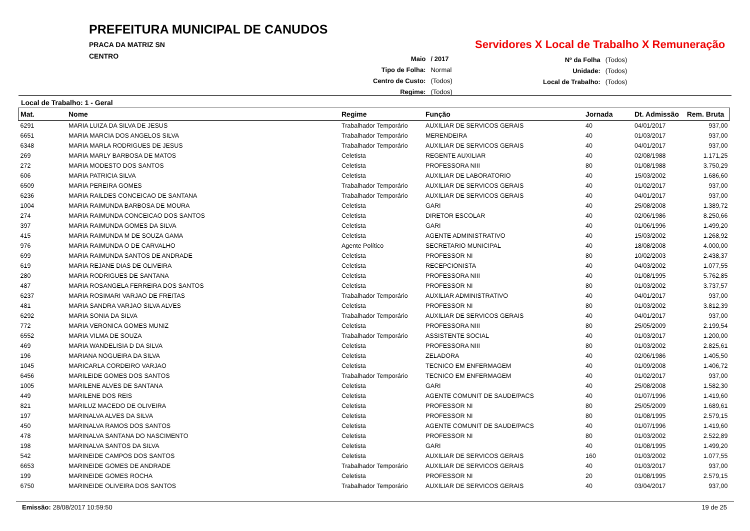PREFEITURA MUNICIPAL DE CANUDOS
PRACA DA MATRIZ SN
CENTRO
Servidores X Local de Trabalho X Remuneração
| Maio | / 2017 |
| Tipo de Folha: | Normal |
| Centro de Custo: | (Todos) |
| Regime: | (Todos) |
| Nº da Folha | (Todos) |
| Unidade: | (Todos) |
| Local de Trabalho: | (Todos) |
Local de Trabalho: 1 - Geral
| Mat. | Nome | Regime | Função | Jornada | Dt. Admissão | Rem. Bruta |
| --- | --- | --- | --- | --- | --- | --- |
| 6291 | MARIA LUIZA DA SILVA DE JESUS | Trabalhador Temporário | AUXILIAR DE SERVICOS GERAIS | 40 | 04/01/2017 | 937,00 |
| 6651 | MARIA MARCIA DOS ANGELOS SILVA | Trabalhador Temporário | MERENDEIRA | 40 | 01/03/2017 | 937,00 |
| 6348 | MARIA MARLA RODRIGUES DE JESUS | Trabalhador Temporário | AUXILIAR DE SERVICOS GERAIS | 40 | 04/01/2017 | 937,00 |
| 269 | MARIA MARLY BARBOSA DE MATOS | Celetista | REGENTE AUXILIAR | 40 | 02/08/1988 | 1.171,25 |
| 272 | MARIA MODESTO DOS SANTOS | Celetista | PROFESSORA NIII | 80 | 01/08/1988 | 3.750,29 |
| 606 | MARIA PATRICIA SILVA | Celetista | AUXILIAR DE LABORATORIO | 40 | 15/03/2002 | 1.686,60 |
| 6509 | MARIA PEREIRA GOMES | Trabalhador Temporário | AUXILIAR DE SERVICOS GERAIS | 40 | 01/02/2017 | 937,00 |
| 6236 | MARIA RAILDES CONCEICAO DE SANTANA | Trabalhador Temporário | AUXILIAR DE SERVICOS GERAIS | 40 | 04/01/2017 | 937,00 |
| 1004 | MARIA RAIMUNDA BARBOSA DE MOURA | Celetista | GARI | 40 | 25/08/2008 | 1.389,72 |
| 274 | MARIA RAIMUNDA CONCEICAO DOS SANTOS | Celetista | DIRETOR ESCOLAR | 40 | 02/06/1986 | 8.250,66 |
| 397 | MARIA RAIMUNDA GOMES DA SILVA | Celetista | GARI | 40 | 01/06/1996 | 1.499,20 |
| 415 | MARIA RAIMUNDA M DE SOUZA GAMA | Celetista | AGENTE ADMINISTRATIVO | 40 | 15/03/2002 | 1.268,92 |
| 976 | MARIA RAIMUNDA O DE CARVALHO | Agente Político | SECRETARIO MUNICIPAL | 40 | 18/08/2008 | 4.000,00 |
| 699 | MARIA RAIMUNDA SANTOS DE ANDRADE | Celetista | PROFESSOR NI | 80 | 10/02/2003 | 2.438,37 |
| 619 | MARIA REJANE DIAS DE OLIVEIRA | Celetista | RECEPCIONISTA | 40 | 04/03/2002 | 1.077,55 |
| 280 | MARIA RODRIGUES DE SANTANA | Celetista | PROFESSORA NIII | 40 | 01/08/1995 | 5.762,85 |
| 487 | MARIA ROSANGELA FERREIRA DOS SANTOS | Celetista | PROFESSOR NI | 80 | 01/03/2002 | 3.737,57 |
| 6237 | MARIA ROSIMARI VARJAO DE FREITAS | Trabalhador Temporário | AUXILIAR ADMINISTRATIVO | 40 | 04/01/2017 | 937,00 |
| 481 | MARIA SANDRA VARJAO SILVA ALVES | Celetista | PROFESSOR NI | 80 | 01/03/2002 | 3.812,39 |
| 6292 | MARIA SONIA DA SILVA | Trabalhador Temporário | AUXILIAR DE SERVICOS GERAIS | 40 | 04/01/2017 | 937,00 |
| 772 | MARIA VERONICA GOMES MUNIZ | Celetista | PROFESSORA NIII | 80 | 25/05/2009 | 2.199,54 |
| 6552 | MARIA VILMA DE SOUZA | Trabalhador Temporário | ASSISTENTE SOCIAL | 40 | 01/03/2017 | 1.200,00 |
| 469 | MARIA WANDELISIA D DA SILVA | Celetista | PROFESSORA NIII | 80 | 01/03/2002 | 2.825,61 |
| 196 | MARIANA NOGUEIRA DA SILVA | Celetista | ZELADORA | 40 | 02/06/1986 | 1.405,50 |
| 1045 | MARICARLA CORDEIRO VARJAO | Celetista | TECNICO EM ENFERMAGEM | 40 | 01/09/2008 | 1.406,72 |
| 6456 | MARILEIDE GOMES DOS SANTOS | Trabalhador Temporário | TECNICO EM ENFERMAGEM | 40 | 01/02/2017 | 937,00 |
| 1005 | MARILENE ALVES DE SANTANA | Celetista | GARI | 40 | 25/08/2008 | 1.582,30 |
| 449 | MARILENE DOS REIS | Celetista | AGENTE COMUNIT DE SAUDE/PACS | 40 | 01/07/1996 | 1.419,60 |
| 821 | MARILUZ MACEDO DE OLIVEIRA | Celetista | PROFESSOR NI | 80 | 25/05/2009 | 1.689,61 |
| 197 | MARINALVA ALVES DA SILVA | Celetista | PROFESSOR NI | 80 | 01/08/1995 | 2.579,15 |
| 450 | MARINALVA RAMOS DOS SANTOS | Celetista | AGENTE COMUNIT DE SAUDE/PACS | 40 | 01/07/1996 | 1.419,60 |
| 478 | MARINALVA SANTANA DO NASCIMENTO | Celetista | PROFESSOR NI | 80 | 01/03/2002 | 2.522,89 |
| 198 | MARINALVA SANTOS DA SILVA | Celetista | GARI | 40 | 01/08/1995 | 1.499,20 |
| 542 | MARINEIDE CAMPOS DOS SANTOS | Celetista | AUXILIAR DE SERVICOS GERAIS | 160 | 01/03/2002 | 1.077,55 |
| 6653 | MARINEIDE GOMES DE ANDRADE | Trabalhador Temporário | AUXILIAR DE SERVICOS GERAIS | 40 | 01/03/2017 | 937,00 |
| 199 | MARINEIDE GOMES ROCHA | Celetista | PROFESSOR NI | 20 | 01/08/1995 | 2.579,15 |
| 6750 | MARINEIDE OLIVEIRA DOS SANTOS | Trabalhador Temporário | AUXILIAR DE SERVICOS GERAIS | 40 | 03/04/2017 | 937,00 |
Emissão: 28/08/2017 10:59:50 19 de 25